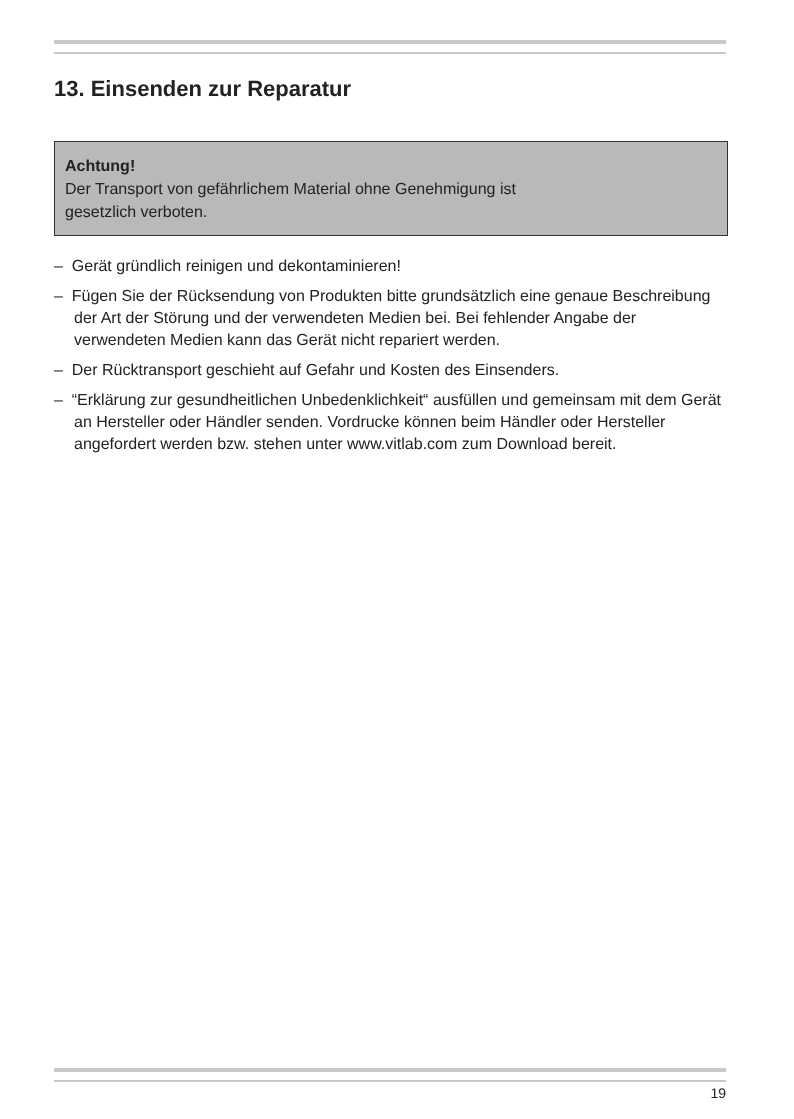13. Einsenden zur Reparatur
Achtung!
Der Transport von gefährlichem Material ohne Genehmigung ist
gesetzlich verboten.
– Gerät gründlich reinigen und dekontaminieren!
– Fügen Sie der Rücksendung von Produkten bitte grundsätzlich eine genaue Beschreibung der Art der Störung und der verwendeten Medien bei. Bei fehlender Angabe der verwendeten Medien kann das Gerät nicht repariert werden.
– Der Rücktransport geschieht auf Gefahr und Kosten des Einsenders.
– “Erklärung zur gesundheitlichen Unbedenklichkeit“ ausfüllen und gemeinsam mit dem Gerät an Hersteller oder Händler senden. Vordrucke können beim Händler oder Hersteller angefordert werden bzw. stehen unter www.vitlab.com zum Download bereit.
19